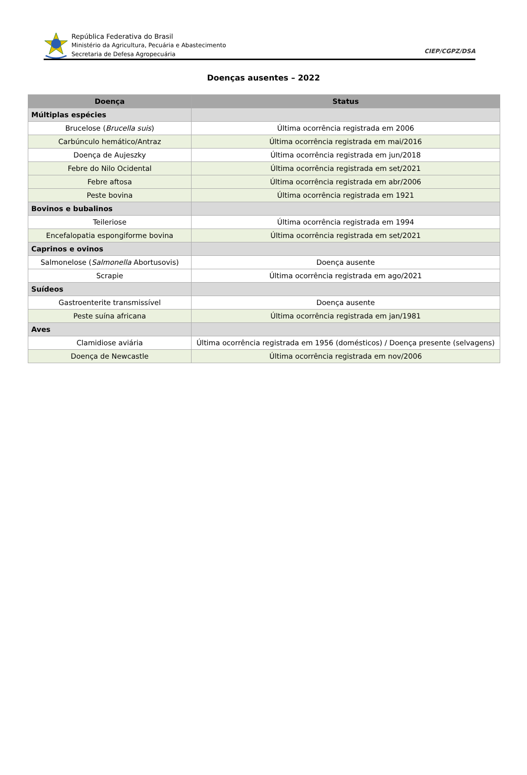República Federativa do Brasil
Ministério da Agricultura, Pecuária e Abastecimento
Secretaria de Defesa Agropecuária
CIEP/CGPZ/DSA
Doenças ausentes – 2022
| Doença | Status |
| --- | --- |
| Múltiplas espécies | |
| Brucelose ( Brucella suis ) | Última ocorrência registrada em 2006 |
| Carbúnculo hemático/Antraz | Última ocorrência registrada em mai/2016 |
| Doença de Aujeszky | Última ocorrência registrada em jun/2018 |
| Febre do Nilo Ocidental | Última ocorrência registrada em set/2021 |
| Febre aftosa | Última ocorrência registrada em abr/2006 |
| Peste bovina | Última ocorrência registrada em 1921 |
| Bovinos e bubalinos | |
| Teileriose | Última ocorrência registrada em 1994 |
| Encefalopatia espongiforme bovina | Última ocorrência registrada em set/2021 |
| Caprinos e ovinos | |
| Salmonelose ( Salmonella Abortusovis) | Doença ausente |
| Scrapie | Última ocorrência registrada em ago/2021 |
| Suídeos | |
| Gastroenterite transmissível | Doença ausente |
| Peste suína africana | Última ocorrência registrada em jan/1981 |
| Aves | |
| Clamidiose aviária | Última ocorrência registrada em 1956 (domésticos) / Doença presente (selvagens) |
| Doença de Newcastle | Última ocorrência registrada em nov/2006 |